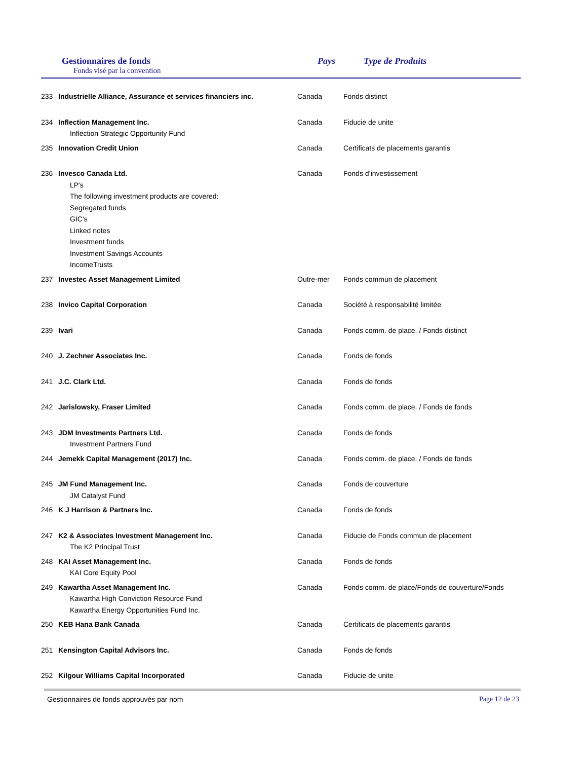Gestionnaires de fonds
Fonds visé par la convention
Pays Type de Produits
| 233 | Industrielle Alliance, Assurance et services financiers inc. | Canada | Fonds distinct |
| 234 | Inflection Management Inc. Inflection Strategic Opportunity Fund | Canada | Fiducie de unite |
| 235 | Innovation Credit Union | Canada | Certificats de placements garantis |
| 236 | Invesco Canada Ltd. LP's The following investment products are covered: Segregated funds GIC's Linked notes Investment funds Investment Savings Accounts IncomeTrusts | Canada | Fonds d’investissement |
| 237 | Investec Asset Management Limited | Outre-mer | Fonds commun de placement |
| 238 | Invico Capital Corporation | Canada | Société à responsabilité limitée |
| 239 | Ivari | Canada | Fonds comm. de place. / Fonds distinct |
| 240 | J. Zechner Associates Inc. | Canada | Fonds de fonds |
| 241 | J.C. Clark Ltd. | Canada | Fonds de fonds |
| 242 | Jarislowsky, Fraser Limited | Canada | Fonds comm. de place. / Fonds de fonds |
| 243 | JDM Investments Partners Ltd. Investment Partners Fund | Canada | Fonds de fonds |
| 244 | Jemekk Capital Management (2017) Inc. | Canada | Fonds comm. de place. / Fonds de fonds |
| 245 | JM Fund Management Inc. JM Catalyst Fund | Canada | Fonds de couverture |
| 246 | K J Harrison & Partners Inc. | Canada | Fonds de fonds |
| 247 | K2 & Associates Investment Management Inc. The K2 Principal Trust | Canada | Fiducie de Fonds commun de placement |
| 248 | KAI Asset Management Inc. KAI Core Equity Pool | Canada | Fonds de fonds |
| 249 | Kawartha Asset Management Inc. Kawartha High Conviction Resource Fund Kawartha Energy Opportunities Fund Inc. | Canada | Fonds comm. de place/Fonds de couverture/Fonds |
| 250 | KEB Hana Bank Canada | Canada | Certificats de placements garantis |
| 251 | Kensington Capital Advisors Inc. | Canada | Fonds de fonds |
| 252 | Kilgour Williams Capital Incorporated | Canada | Fiducie de unite |
Gestionnaires de fonds approuvés par nom Page 12 de 23